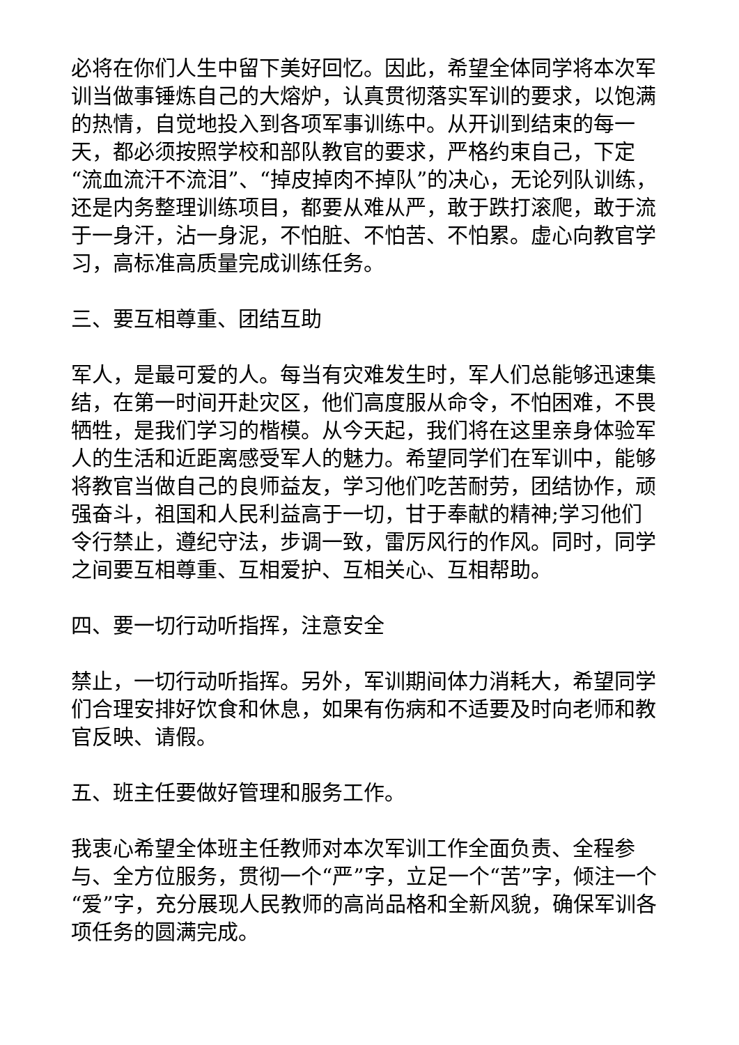必将在你们人生中留下美好回忆。因此，希望全体同学将本次军训当做事锤炼自己的大熔炉，认真贯彻落实军训的要求，以饱满的热情，自觉地投入到各项军事训练中。从开训到结束的每一天，都必须按照学校和部队教官的要求，严格约束自己，下定“流血流汗不流泪”、“掉皮掉肉不掉队”的决心，无论列队训练，还是内务整理训练项目，都要从难从严，敢于跌打滚爬，敢于流于一身汗，沾一身泥，不怕脏、不怕苦、不怕累。虚心向教官学习，高标准高质量完成训练任务。
三、要互相尊重、团结互助
军人，是最可爱的人。每当有灾难发生时，军人们总能够迅速集结，在第一时间开赴灾区，他们高度服从命令，不怕困难，不畏牺牲，是我们学习的楷模。从今天起，我们将在这里亲身体验军人的生活和近距离感受军人的魅力。希望同学们在军训中，能够将教官当做自己的良师益友，学习他们吃苦耐劳，团结协作，顽强奋斗，祖国和人民利益高于一切，甘于奉献的精神;学习他们令行禁止，遵纪守法，步调一致，雷厉风行的作风。同时，同学之间要互相尊重、互相爱护、互相关心、互相帮助。
四、要一切行动听指挥，注意安全
禁止，一切行动听指挥。另外，军训期间体力消耗大，希望同学们合理安排好饮食和休息，如果有伤病和不适要及时向老师和教官反映、请假。
五、班主任要做好管理和服务工作。
我衷心希望全体班主任教师对本次军训工作全面负责、全程参与、全方位服务，贯彻一个“严”字，立足一个“苦”字，倾注一个“爱”字，充分展现人民教师的高尚品格和全新风貌，确保军训各项任务的圆满完成。